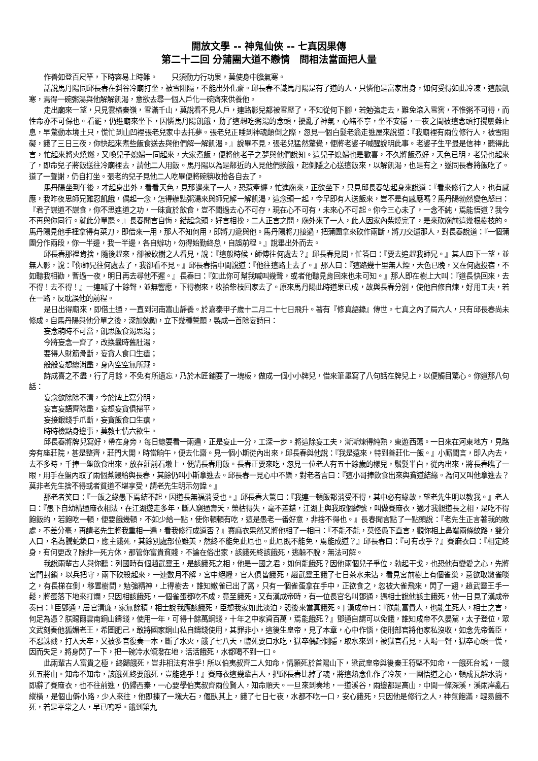開放文學 -- 神鬼仙俠 -- 七真因果傳
第二十二回 分蒲團大道不戀情　問相法當面把人量
作善如登百尺竿，下時容易上時難。　　只須勤力行功果，莫使身中膽氣寒。
話說馬丹陽同邱長春在斜谷冷廟打坐，被雪阻隔，不能出外化齋。邱長春不識馬丹陽是有了道的人，只憐他是富家出身，如何受得如此冷凍，這般飢寒，焉得一碗粥湯與他解解飢渴，意欲去尋一個人戶化一碗齊來供養他。
走出廟來一望，只見雲橫秦嶺，雪滿千山，莫說看不見人戶，連路影兒都被雪壓了，不知從何下腳，若勉強走去，難免滾入雪窖，不惟粥不可得，而性命亦不可保也。看罷，仍進廟來坐下，因憐馬丹陽飢餓，動了這想吃粥湯的念頭，擾亂了神氣，心緒不寧，坐不安穩，一夜之間被這念頭打攪屢難止息，早驚動本境土只，慌忙到山凹裡張老兒家中去托夢。張老兒正睡到神魂顛倒之際，忽見一個白髮老翁走進屋來說道：『我廟裡有兩位修行人，被雪阻礙，餓了三日三夜，你快起來煮些飯食送去與他們解一解飢渴。』說畢不見，張老兒猛然驚覺，便將老婆子喊醒說明此事。老婆子生平最是信神，聽得此言，忙起來將火燒燃，又喚兒子媳婦一同起來，大家煮飯，便將他老子之夢與他們說知。這兒子媳婦也是歡喜，不久將飯煮好，天色已明，老兒也起來了，即命兒子將飯送往冷廟裡去，請他二人用飯。馬丹陽以為是鄰近的人見他們挨餓，起側隱之心送這飯來，以解飢渴，也是有之，遂同長春將飯吃了。道了一聲謝，仍自打坐。張老的兒子見他二人吃畢便將碗筷收拾各自去了。
馬丹陽坐到午後，才起身出外，看看天色，見那邊來了一人，恐惹牽纏，忙進廟來，正欲坐下，只見邱長春站起身來說道：『看來修行之人，也有感應，我昨夜思師兄難忍飢餓，偶起一念，怎得辦點粥湯來與師兄解一解飢渴，這念頭一起，今早即有人送飯來，豈不是有感應嗎？馬丹陽勃然變色怒曰：『君子謀道不謀食，你不思進道之功，一昧貪於飲食，豈不聞過去心不可存，現在心不可有，未來心不可起。你今三心未了，一念不純，焉能悟道？我今不再與你同行。就此分單罷。』長春聞言自悔，錯起念頭，好言相挽，二人正言之間，廟外來了一人，此人因家內柴燒完了，是來砍廟前這幾根樹枝的。馬丹陽見他手裡拿得有菜刀，即借來一用，那人不知何用，即將刀遞與他。馬丹陽將刀接過，把蒲團拿來砍作兩斷，將刀交還那人，對長春說道：『一個蒲團分作兩段，你一半邊，我一半邊，各自辦功，勿得始勤終怠，自誤前程。』說畢出外而去。
邱長春那裡肯捨，隨後趕來，卻被砍樹之人看見，說：『這般時候，師傅往何處去？』邱長春見問，忙答曰：『要去追趕我師兄。』其人四下一望，並無人影，說：『你師兄往何處去了，我卻看不見。』邱長春指中間說道：『他往這路上去了。』那人曰：『這路幾十里無人煙，天色已晚，又在何處投宿，不如聽我相勸，暫過一夜，明日再去尋他不遲。』長春曰：『如此你可幫我喊叫幾聲，或者他聽見肯回來也未可知。』那人即在樹上大叫：『道長快回來，去不得！去不得！』一連喊了十餘聲，並無響應，下得樹來，收拾柴枝回家去了。原來馬丹陽此時道果已成，故與長春分別，使他自修自煉，好用工夫，若在一路，反耽誤他的前程。
是日出得廟來，即借土通，一直到河南嵩山靜養。於嘉泰甲子歲十二月二十七日飛升。著有『修真語錄』傳世。七真之內了局六人，只有邱長春尚未修成。自馬丹陽與他分單之後，深加勉勵，立下幾種誓願，製成一首除妄詩曰：
妄念萌時不可當，飢思飯食渴思湯；
今將妄念一齊了，改換曩時舊肚湯，
要得人財筋骨斷，妄貪人食口生瘡；
般般妄想總消盡，身內空空無所藏。
詩成喜之不盡，行了月餘，不免有所遺忘，乃於木匠鋪要了一塊板，做成一個小小牌兒，借來筆墨寫了八句話在牌兒上，以便觸目驚心。你道那八句話：
妄念欲除除不清，今於牌上寫分明，
妄言妄語齊除盡，妄想妄貪俱掃平，
妄接銀錢手爪斷，妄貪飯食口生瘡，
時時檢點身邊事，莫教七情六欲生。
邱長春將牌兒寫好，帶在身旁，每日總要看一兩遍，正是妄止一分，工深一步。將這除妄工夫，漸漸煉得純熟，東遊西蕩。一日來在河東地方，見路旁有座莊院，甚是整齊，莊門大開，時當晌午，便去化齋。見一個小斯從內出來，邱長春與他說：『我是遠來，特到善莊化一飯。』小廝聞言，即入內去，去不多時，千捧一盤飲食出來，放在莊前石墩上，便請長春用飯。長春正要來吃，忽見一位老人有五十餘歲的樣兒，鬚髮半白，從內出來，將長春瞧了一眼，用手在盤內取了兩個蒸饅給與長春，其餘仍叫小斯拿進去。邱長春一見心中不樂，對老者言曰：『這小哥捧飲食出來與貧道結緣。為何又叫他拿進去？莫非老先生捨不得或者貧道不堪享受，請老先生明示勿諱。』
那老者笑曰：『一飯之緣愚下焉結不起，因道長無福消受也。』邱長春大驚曰：『我連一頓飯都消受不得，其中必有緣故，望老先生明以教我。』老人曰：『愚下自幼精通麻衣相法，在江湖遊走多年，斷人窮通壽夭，榮枯得失，毫不差錯，江湖上與我取個綽號，叫做賽麻衣，適才我觀道長之相，是吃不得飽飯的，若飽吃一頓，便要餓幾頓，不如少給一點，使你頓頓有吃，這是愚老一番好意，非捨不得也。』長春聞言點了一點頭說：『老先生正言著我的敗處，不差分毫，再請老先生將我重相一遍，看我修行成道否？』賽麻衣果然又將他相了一相曰：『不能不能，莫怪愚下直言，觀你相上鼻端兩條紋路，雙分入口，名為騰蛇鎖口，應主餓死，其餘別處部位雖美，然終不能免此厄也。此厄既不能免，焉能成道？』邱長春曰：『可有改乎？』賽麻衣曰：『相定終身，有何更改？除非一死方休，那管你富貴貧賤，不論在俗出家，該餓死終該餓死，逃躲不脫，無法可解。
我說兩輩古人與你聽：列國時有個趙武靈王，是該餓死之相，他是一國之君，如何能餓死？因他兩個兒子爭位，勃起干戈，也恐他有變愛之心，先將宮門封鎖，以兵把守，兩下砍殺起來，一連數月不解，宮中絕糧，官人俱皆餓死，趙武靈王餓了七日茶水未沾，看見宮前樹上有個雀巢，意欲取嫩雀啖之，有長梯在側，移置樹間，勉強精神，上得樹去，誰知嫩雀已出了窩，只有一個雀蛋拿在手中，正欲食之，忽被大雀飛來，閃了一翅，趙武靈王手一鬆，將蛋落下地來打爛，只因相該餓死，一個雀蛋都吃不成，竟至餓死。又有漢成帝時，有一位長官名叫鄧通，遇相士說他該主餓死，他一日見了漢成帝奏曰：『臣鄧通，居官清廉，家無餘積，相士說我應該餓死，臣想我家如此淡泊，恐後來當真餓死。] 漢成帝曰：『朕能富貴人，也能生死人，相士之言，何足為憑？朕賜爾雲南銅山鑄錢，使用一年，可得十餘萬銅錢，十年之中家資百萬，焉能餓死？』鄧通自謂可以免餓，誰知成帝不久晏駕，太子登位，眾文武刻奏他狐媚老王，希圖肥己，敢將國家銅山私自鑄錢使用，其罪非小，這後生皇帝，見了本章，心中作惱，使刑部官將他家私沒收，如念先帝舊臣，不忍誅戮，打入天牢，又被多官復奏一本，斷了水火，餓了七八天，臨死要口水吃，獄卒偶起側隱，取水來到，被獄官看見，大喝一聲，獄卒心頭一慌，因而失足，將身閃了一下，把一碗冷水傾潑在地，活活餓死，水都喝不到一口。
此兩輩古人富貴之極，終歸餓死，豈非相法有准乎! 所以伯夷叔齊二人知命，情願死於首陽山下，梁武皇帝與後秦王符堅不知命，一餓死台城，一餓死五將山。知命不知命，該餓死終要餓死，豈能逃乎！』賽麻衣這幾輩古人，把邱長春比掉了魂，將這熱念化作了冷灰，一團悟道之心，頓成瓦解水消，即辭了賽麻衣，也不往前進，仍歸西秦，一心要學伯夷叔齊兩位賢人，知命順天。一旦來到奏地，一道溪谷，兩邊都是高山，中間一條深溪，溪兩岸亂石縱橫，是個山僻小路，少人來往，他即揀了一塊大石，偃臥其上，餓了七日七夜，水都不吃一口，安心餓死，只因他是修行之人，神氣飽滿，輕易餓不死，若是平常之人，早已嗚呼。餓到第九